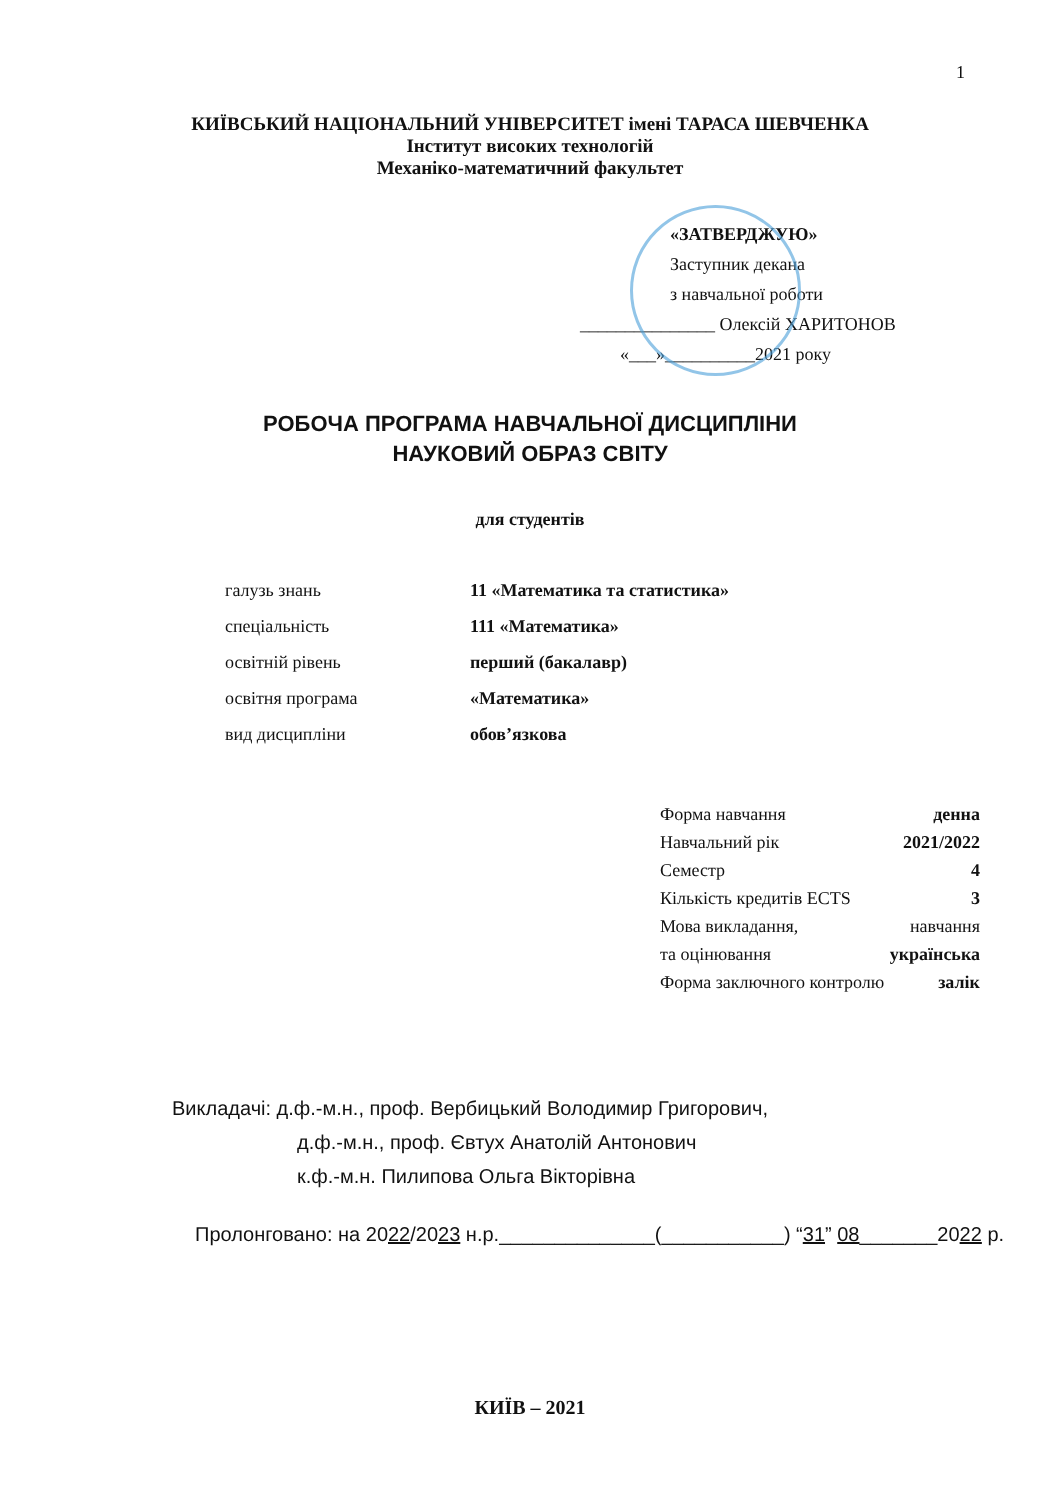1
КИЇВСЬКИЙ НАЦІОНАЛЬНИЙ УНІВЕРСИТЕТ імені ТАРАСА ШЕВЧЕНКА
Інститут високих технологій
Механіко-математичний факультет
«ЗАТВЕРДЖУЮ»
Заступник декана
з навчальної роботи
_______________ Олексій ХАРИТОНОВ
«___»__________2021 року
РОБОЧА ПРОГРАМА НАВЧАЛЬНОЇ ДИСЦИПЛІНИ
НАУКОВИЙ ОБРАЗ СВІТУ
для студентів
галузь знань 11 «Математика та статистика»
спеціальність 111 «Математика»
освітній рівень перший (бакалавр)
освітня програма «Математика»
вид дисципліни обов’язкова
Форма навчання денна
Навчальний рік 2021/2022
Семестр 4
Кількість кредитів ECTS 3
Мова викладання, навчання
та оцінювання українська
Форма заключного контролю залік
Викладачі: д.ф.-м.н., проф. Вербицький Володимир Григорович,
д.ф.-м.н., проф. Євтух Анатолій Антонович
к.ф.-м.н. Пилипова Ольга Вікторівна
Пролонговано: на 2022/2023 н.р.______________(___________) “31” 08_______2022 р.
КИЇВ – 2021